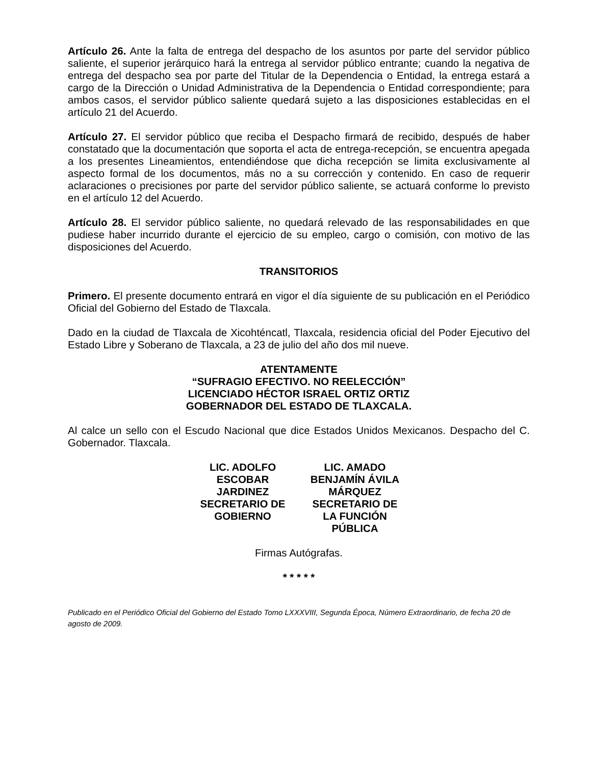Artículo 26. Ante la falta de entrega del despacho de los asuntos por parte del servidor público saliente, el superior jerárquico hará la entrega al servidor público entrante; cuando la negativa de entrega del despacho sea por parte del Titular de la Dependencia o Entidad, la entrega estará a cargo de la Dirección o Unidad Administrativa de la Dependencia o Entidad correspondiente; para ambos casos, el servidor público saliente quedará sujeto a las disposiciones establecidas en el artículo 21 del Acuerdo.
Artículo 27. El servidor público que reciba el Despacho firmará de recibido, después de haber constatado que la documentación que soporta el acta de entrega-recepción, se encuentra apegada a los presentes Lineamientos, entendiéndose que dicha recepción se limita exclusivamente al aspecto formal de los documentos, más no a su corrección y contenido. En caso de requerir aclaraciones o precisiones por parte del servidor público saliente, se actuará conforme lo previsto en el artículo 12 del Acuerdo.
Artículo 28. El servidor público saliente, no quedará relevado de las responsabilidades en que pudiese haber incurrido durante el ejercicio de su empleo, cargo o comisión, con motivo de las disposiciones del Acuerdo.
TRANSITORIOS
Primero. El presente documento entrará en vigor el día siguiente de su publicación en el Periódico Oficial del Gobierno del Estado de Tlaxcala.
Dado en la ciudad de Tlaxcala de Xicohténcatl, Tlaxcala, residencia oficial del Poder Ejecutivo del Estado Libre y Soberano de Tlaxcala, a 23 de julio del año dos mil nueve.
ATENTAMENTE
“SUFRAGIO EFECTIVO. NO REELECCIÓN”
LICENCIADO HÉCTOR ISRAEL ORTIZ ORTIZ
GOBERNADOR DEL ESTADO DE TLAXCALA.
Al calce un sello con el Escudo Nacional que dice Estados Unidos Mexicanos. Despacho del C. Gobernador. Tlaxcala.
LIC. ADOLFO ESCOBAR JARDINEZ SECRETARIO DE GOBIERNO
LIC. AMADO BENJAMÍN ÁVILA MÁRQUEZ SECRETARIO DE LA FUNCIÓN PÚBLICA
Firmas Autógrafas.
* * * * *
Publicado en el Periódico Oficial del Gobierno del Estado Tomo LXXXVIII, Segunda Época, Número Extraordinario, de fecha 20 de agosto de 2009.